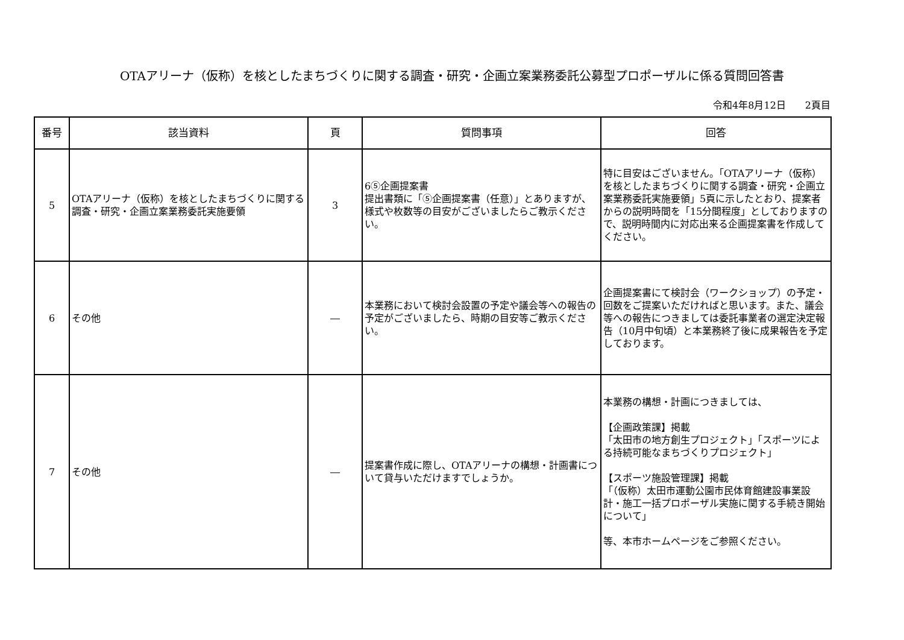OTAアリーナ（仮称）を核としたまちづくりに関する調査・研究・企画立案業務委託公募型プロポーザルに係る質問回答書
令和4年8月12日　　2頁目
| 番号 | 該当資料 | 頁 | 質問事項 | 回答 |
| --- | --- | --- | --- | --- |
| 5 | OTAアリーナ（仮称）を核としたまちづくりに関する調査・研究・企画立案業務委託実施要領 | 3 | 6⑤企画提案書 提出書類に「⑤企画提案書（任意）」とありますが、様式や枚数等の目安がございましたらご教示ください。 | 特に目安はございません。「OTAアリーナ（仮称）を核としたまちづくりに関する調査・研究・企画立案業務委託実施要領」5頁に示したとおり、提案者からの説明時間を「15分間程度」としておりますので、説明時間内に対応出来る企画提案書を作成してください。 |
| 6 | その他 | ― | 本業務において検討会設置の予定や議会等への報告の予定がございましたら、時期の目安等ご教示ください。 | 企画提案書にて検討会（ワークショップ）の予定・回数をご提案いただければと思います。また、議会等への報告につきましては委託事業者の選定決定報告（10月中旬頃）と本業務終了後に成果報告を予定しております。 |
| 7 | その他 | ― | 提案書作成に際し、OTAアリーナの構想・計画書について貸与いただけますでしょうか。 | 本業務の構想・計画につきましては、 【企画政策課】掲載 「太田市の地方創生プロジェクト」「スポーツによる持続可能なまちづくりプロジェクト」 【スポーツ施設管理課】掲載 「（仮称）太田市運動公園市民体育館建設事業設計・施工一括プロポーザル実施に関する手続き開始について」 等、本市ホームページをご参照ください。 |